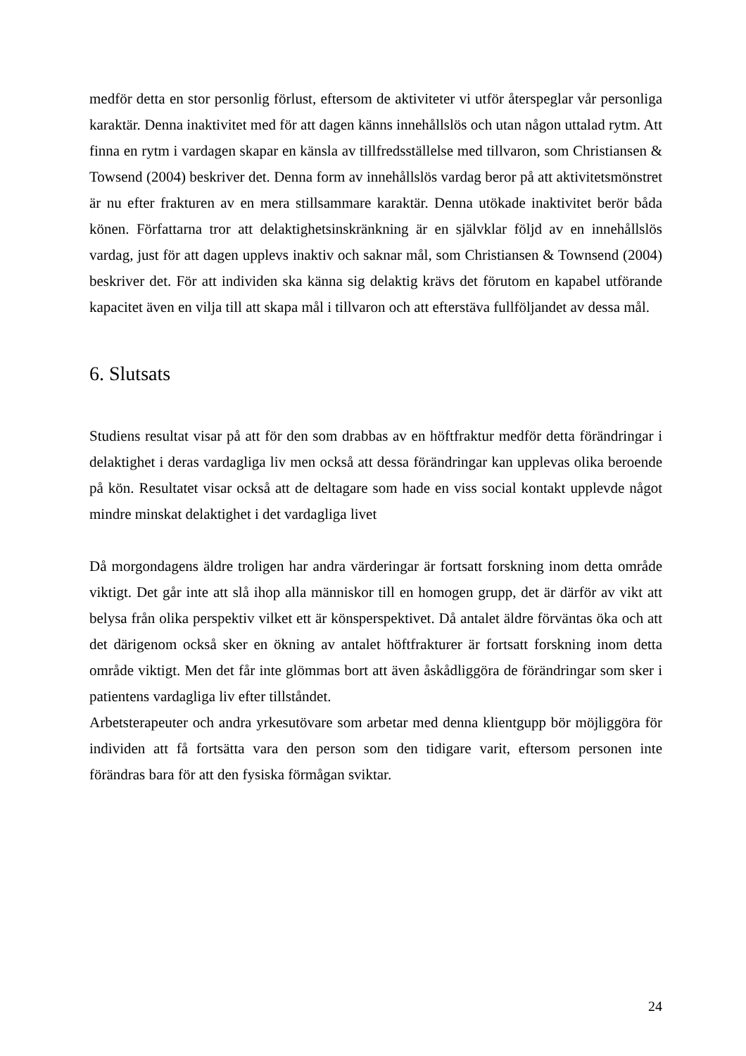medför detta en stor personlig förlust, eftersom de aktiviteter vi utför återspeglar vår personliga karaktär. Denna inaktivitet med för att dagen känns innehållslös och utan någon uttalad rytm. Att finna en rytm i vardagen skapar en känsla av tillfredsställelse med tillvaron, som Christiansen & Towsend (2004) beskriver det. Denna form av innehållslös vardag beror på att aktivitetsmönstret är nu efter frakturen av en mera stillsammare karaktär. Denna utökade inaktivitet berör båda könen. Författarna tror att delaktighetsinskränkning är en självklar följd av en innehållslös vardag, just för att dagen upplevs inaktiv och saknar mål, som Christiansen & Townsend (2004) beskriver det. För att individen ska känna sig delaktig krävs det förutom en kapabel utförande kapacitet även en vilja till att skapa mål i tillvaron och att efterstäva fullföljandet av dessa mål.
6. Slutsats
Studiens resultat visar på att för den som drabbas av en höftfraktur medför detta förändringar i delaktighet i deras vardagliga liv men också att dessa förändringar kan upplevas olika beroende på kön. Resultatet visar också att de deltagare som hade en viss social kontakt upplevde något mindre minskat delaktighet i det vardagliga livet
Då morgondagens äldre troligen har andra värderingar är fortsatt forskning inom detta område viktigt. Det går inte att slå ihop alla människor till en homogen grupp, det är därför av vikt att belysa från olika perspektiv vilket ett är könsperspektivet. Då antalet äldre förväntas öka och att det därigenom också sker en ökning av antalet höftfrakturer är fortsatt forskning inom detta område viktigt. Men det får inte glömmas bort att även åskådliggöra de förändringar som sker i patientens vardagliga liv efter tillståndet.
Arbetsterapeuter och andra yrkesutövare som arbetar med denna klientgupp bör möjliggöra för individen att få fortsätta vara den person som den tidigare varit, eftersom personen inte förändras bara för att den fysiska förmågan sviktar.
24